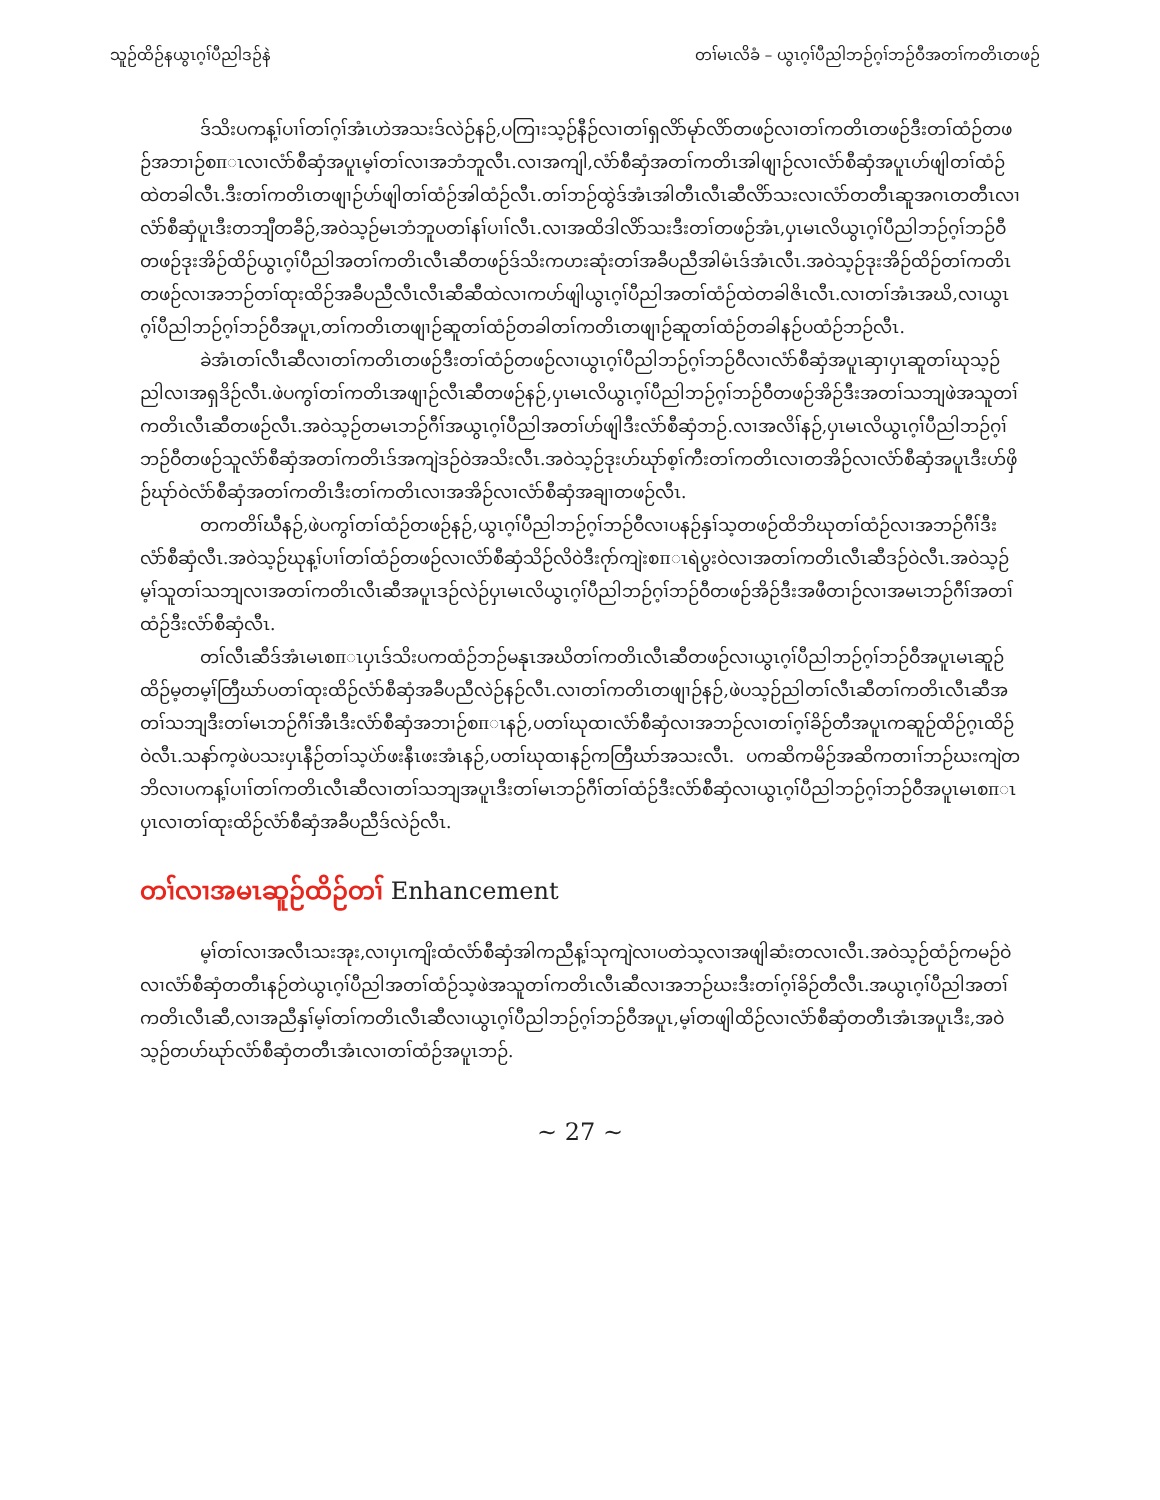သူဉ်ထိဉ်နယွၤဂ့ၢ်ပီညါဒဉ်နဲ တၢ်မၤလိခံ – ယွၤဂ့ၢ်ပီညါဘဉ်ဂ့ၢ်ဘဉ်ဝီအတၢ်ကတိၤတဖဉ်
ဒ်သိးပကန့ၢ်ပၢၢ်တၢ်ဂ့ၢ်အံၤဟဲအသးဒ်လဲဉ်နဉ်,ပကြၢးသ့ဉ်နီဉ်လၢတၢ်ရှလိာ်မုာ်လိာ်တဖဉ်လၢတၢ်ကတိၤတဖဉ်ဒီးတၢ်ထံဉ်တဖဉ်အဘၢဉ်စπၤလၢလံာ်စီဆှံအပူၤမ့ၢ်တၢ်လၢအဘံဘူလီၤ.လၢအကျါ,လံာ်စီဆှံအတၢ်ကတိၤအါဖျၢဉ်လၢလံာ်စီဆှံအပူၤဟ်ဖျါတၢ်ထံဉ်ထဲတခါလီၤ.ဒီးတၢ်ကတိၤတဖျၢဉ်ဟ်ဖျါတၢ်ထံဉ်အါထံဉ်လီၤ.တၢ်ဘဉ်ထွဲဒ်အံၤအါတီၤလီၤဆီလိာ်သးလၢလံာ်တတီၤဆူအဂၤတတီၤလၢလံာ်စီဆှံပူၤဒီးတဘျီတခီဉ်,အဝဲသ့ဉ်မၤဘံဘူပတၢ်နၢ်ပၢၢ်လီၤ.လၢအထိဒါလိာ်သးဒီးတၢ်တဖဉ်အံၤ,ပှၤမၤလိယွၤဂ့ၢ်ပီညါဘဉ်ဂ့ၢ်ဘဉ်ဝီတဖဉ်ဒုးအိဉ်ထိဉ်ယွၤဂ့ၢ်ပီညါအတၢ်ကတိၤလီၤဆီတဖဉ်ဒ်သိးကဟးဆုံးတၢ်အခီပညီအါမံၤဒ်အံၤလီၤ.အဝဲသ့ဉ်ဒုးအိဉ်ထိဉ်တၢ်ကတိၤတဖဉ်လၢအဘဉ်တၢ်ထုးထိဉ်အခီပညီလီၤလီၤဆီဆီထဲလၢကဟ်ဖျါယွၤဂ့ၢ်ပီညါအတၢ်ထံဉ်ထဲတခါဇိၤလီၤ.လၢတၢ်အံၤအဃိ,လၢယွၤဂ့ၢ်ပီညါဘဉ်ဂ့ၢ်ဘဉ်ဝီအပူၤ,တၢ်ကတိၤတဖျၢဉ်ဆူတၢ်ထံဉ်တခါတၢ်ကတိၤတဖျၢဉ်ဆူတၢ်ထံဉ်တခါနဉ်ပထံဉ်ဘဉ်လီၤ.
ခဲအံၤတၢ်လီၤဆီလၢတၢ်ကတိၤတဖဉ်ဒီးတၢ်ထံဉ်တဖဉ်လၢယွၤဂ့ၢ်ပီညါဘဉ်ဂ့ၢ်ဘဉ်ဝီလၢလံာ်စီဆှံအပူၤဆှၢပှၤဆူတၢ်ဃုသ့ဉ်ညါလၢအရှဒိဉ်လီၤ.ဖဲပကွၢ်တၢ်ကတိၤအဖျၢဉ်လီၤဆီတဖဉ်နဉ်,ပှၤမၤလိယွၤဂ့ၢ်ပီညါဘဉ်ဂ့ၢ်ဘဉ်ဝီတဖဉ်အိဉ်ဒီးအတၢ်သဘျဖဲအသူတၢ်ကတိၤလီၤဆီတဖဉ်လီၤ.အဝဲသ့ဉ်တမၤဘဉ်ဂီၢ်အယွၤဂ့ၢ်ပီညါအတၢ်ဟ်ဖျါဒီးလံာ်စီဆှံဘဉ်.လၢအလိၢ်နဉ်,ပှၤမၤလိယွၤဂ့ၢ်ပီညါဘဉ်ဂ့ၢ်ဘဉ်ဝီတဖဉ်သူလံာ်စီဆှံအတၢ်ကတိၤဒ်အကျဲဒဉ်ဝဲအသိးလီၤ.အဝဲသ့ဉ်ဒုးဟ်ဃုာ်စ့ၢ်ကီးတၢ်ကတိၤလၢတအိဉ်လၢလံာ်စီဆှံအပူၤဒီးဟ်ဖှိဉ်ဃုာ်ဝဲလံာ်စီဆှံအတၢ်ကတိၤဒီးတၢ်ကတိၤလၢအအိဉ်လၢလံာ်စီဆှံအချၢတဖဉ်လီၤ.
တကတိၢ်ဃီနဉ်,ဖဲပကွၢ်တၢ်ထံဉ်တဖဉ်နဉ်,ယွၤဂ့ၢ်ပီညါဘဉ်ဂ့ၢ်ဘဉ်ဝီလၢပနဉ်နှၢ်သ့တဖဉ်ထိဘိဃုတၢ်ထံဉ်လၢအဘဉ်ဂီၢ်ဒီးလံာ်စီဆှံလီၤ.အဝဲသ့ဉ်ဃုန့ၢ်ပၢၢ်တၢ်ထံဉ်တဖဉ်လၢလံာ်စီဆှံသိဉ်လိဝဲဒီးဂုာ်ကျဲးစπၤရဲပွးဝဲလၢအတၢ်ကတိၤလီၤဆီဒဉ်ဝဲလီၤ.အဝဲသ့ဉ်မ့ၢ်သူတၢ်သဘျလၢအတၢ်ကတိၤလီၤဆီအပူၤဒဉ်လဲဉ်ပှၤမၤလိယွၤဂ့ၢ်ပီညါဘဉ်ဂ့ၢ်ဘဉ်ဝီတဖဉ်အိဉ်ဒီးအဖီတၢဉ်လၢအမၤဘဉ်ဂီၢ်အတၢ်ထံဉ်ဒီးလံာ်စီဆှံလီၤ.
တၢ်လီၤဆီဒ်အံၤမၤစπၤပှၤဒ်သိးပကထံဉ်ဘဉ်မနုၤအဃိတၢ်ကတိၤလီၤဆီတဖဉ်လၢယွၤဂ့ၢ်ပီညါဘဉ်ဂ့ၢ်ဘဉ်ဝီအပူၤမၤဆူဉ်ထိဉ်မ့တမ့ၢ်တြီဃာ်ပတၢ်ထုးထိဉ်လံာ်စီဆှံအခီပညီလဲဉ်နဉ်လီၤ.လၢတၢ်ကတိၤတဖျၢဉ်နဉ်,ဖဲပသ့ဉ်ညါတၢ်လီၤဆီတၢ်ကတိၤလီၤဆီအတၢ်သဘျဒီးတၢ်မၤဘဉ်ဂီၢ်အီၤဒီးလံာ်စီဆှံအဘၢဉ်စπၤနဉ်,ပတၢ်ဃုထၢလံာ်စီဆှံလၢအဘဉ်လၢတၢ်ဂ့ၢ်ခိဉ်တီအပူၤကဆူဉ်ထိဉ်ဂ့ၤထိဉ်ဝဲလီၤ.သနာ်က့ဖဲပသးပှၤနီဉ်တၢ်သ့ပဲာ်ဖးနီၤဖးအံၤနဉ်,ပတၢ်ဃုထၢနဉ်ကတြီဃာ်အသးလီၤ. ပကဆိကမိဉ်အဆိကတၢၢ်ဘဉ်ဃးကျဲတဘိလၢပကန့ၢ်ပၢၢ်တၢ်ကတိၤလီၤဆီလၢတၢ်သဘျအပူၤဒီးတၢ်မၤဘဉ်ဂီၢ်တၢ်ထံဉ်ဒီးလံာ်စီဆှံလၢယွၤဂ့ၢ်ပီညါဘဉ်ဂ့ၢ်ဘဉ်ဝီအပူၤမၤစπၤပှၤလၢတၢ်ထုးထိဉ်လံာ်စီဆှံအခီပညီဒ်လဲဉ်လီၤ.
တၢ်လၢအမၤဆူဉ်ထိဉ်တၢ် Enhancement
မ့ၢ်တၢ်လၢအလီၤသးအုး,လၢပှၤကျိးထံလံာ်စီဆှံအါကညီန့ၢ်သုကျဲလၢပတဲသ့လၢအဖျါဆံးတလၢလီၤ.အဝဲသ့ဉ်ထံဉ်ကမဉ်ဝဲလၢလံာ်စီဆှံတတီၤနဉ်တဲယွၤဂ့ၢ်ပီညါအတၢ်ထံဉ်သ့ဖဲအသူတၢ်ကတိၤလီၤဆီလၢအဘဉ်ဃးဒီးတၢ်ဂ့ၢ်ခိဉ်တီလီၤ.အယွၤဂ့ၢ်ပီညါအတၢ်ကတိၤလီၤဆီ,လၢအညီနှၢ်မ့ၢ်တၢ်ကတိၤလီၤဆီလၢယွၤဂ့ၢ်ပီညါဘဉ်ဂ့ၢ်ဘဉ်ဝီအပူၤ,မ့ၢ်တဖျါထိဉ်လၢလံာ်စီဆှံတတီၤအံၤအပူၤဒီး,အဝဲသ့ဉ်တဟ်ဃုာ်လံာ်စီဆှံတတီၤအံၤလၢတၢ်ထံဉ်အပူၤဘဉ်.
~ 27 ~